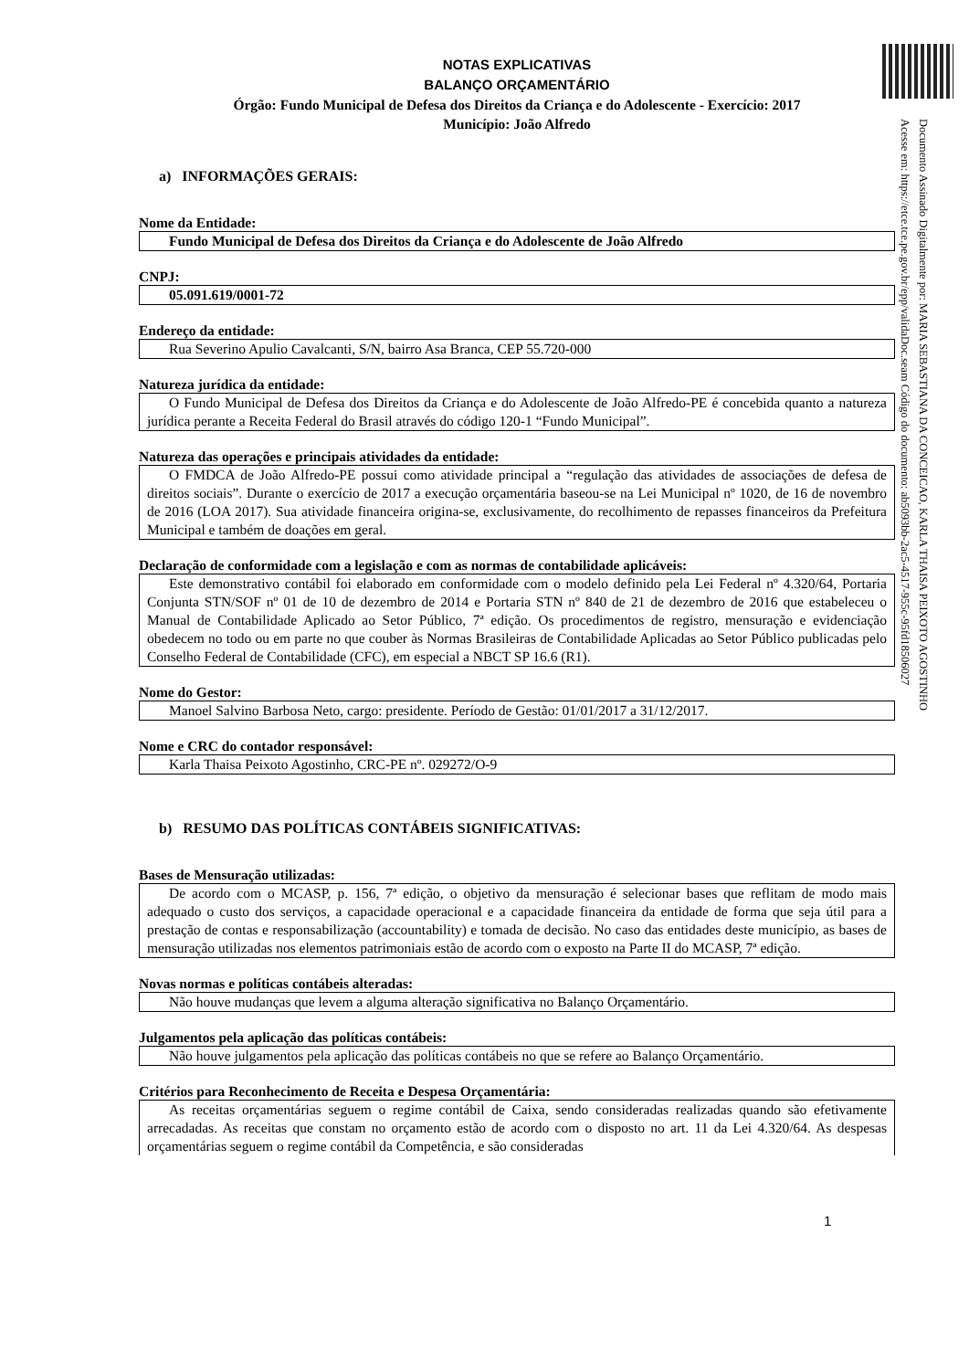Documento Assinado Digitalmente por: MARIA SEBASTIANA DA CONCEICAO, KARLA THAISA PEIXOTO AGOSTINHO
Acesse em: https://etce.tce.pe.gov.br/epp/validaDoc.seam Código do documento: ab5093bb-2ac5-4517-955c-95fd18506027
NOTAS EXPLICATIVAS
BALANÇO ORÇAMENTÁRIO
Órgão: Fundo Municipal de Defesa dos Direitos da Criança e do Adolescente - Exercício: 2017
Município: João Alfredo
a) INFORMAÇÕES GERAIS:
Nome da Entidade:
Fundo Municipal de Defesa dos Direitos da Criança e do Adolescente de João Alfredo
CNPJ:
05.091.619/0001-72
Endereço da entidade:
Rua Severino Apulio Cavalcanti, S/N, bairro Asa Branca, CEP 55.720-000
Natureza jurídica da entidade:
O Fundo Municipal de Defesa dos Direitos da Criança e do Adolescente de João Alfredo-PE é concebida quanto a natureza jurídica perante a Receita Federal do Brasil através do código 120-1 “Fundo Municipal”.
Natureza das operações e principais atividades da entidade:
O FMDCA de João Alfredo-PE possui como atividade principal a “regulação das atividades de associações de defesa de direitos sociais”. Durante o exercício de 2017 a execução orçamentária baseou-se na Lei Municipal nº 1020, de 16 de novembro de 2016 (LOA 2017). Sua atividade financeira origina-se, exclusivamente, do recolhimento de repasses financeiros da Prefeitura Municipal e também de doações em geral.
Declaração de conformidade com a legislação e com as normas de contabilidade aplicáveis:
Este demonstrativo contábil foi elaborado em conformidade com o modelo definido pela Lei Federal nº 4.320/64, Portaria Conjunta STN/SOF nº 01 de 10 de dezembro de 2014 e Portaria STN nº 840 de 21 de dezembro de 2016 que estabeleceu o Manual de Contabilidade Aplicado ao Setor Público, 7ª edição. Os procedimentos de registro, mensuração e evidenciação obedecem no todo ou em parte no que couber às Normas Brasileiras de Contabilidade Aplicadas ao Setor Público publicadas pelo Conselho Federal de Contabilidade (CFC), em especial a NBCT SP 16.6 (R1).
Nome do Gestor:
Manoel Salvino Barbosa Neto, cargo: presidente. Período de Gestão: 01/01/2017 a 31/12/2017.
Nome e CRC do contador responsável:
Karla Thaisa Peixoto Agostinho, CRC-PE nº. 029272/O-9
b) RESUMO DAS POLÍTICAS CONTÁBEIS SIGNIFICATIVAS:
Bases de Mensuração utilizadas:
De acordo com o MCASP, p. 156, 7ª edição, o objetivo da mensuração é selecionar bases que reflitam de modo mais adequado o custo dos serviços, a capacidade operacional e a capacidade financeira da entidade de forma que seja útil para a prestação de contas e responsabilização (accountability) e tomada de decisão. No caso das entidades deste município, as bases de mensuração utilizadas nos elementos patrimoniais estão de acordo com o exposto na Parte II do MCASP, 7ª edição.
Novas normas e políticas contábeis alteradas:
Não houve mudanças que levem a alguma alteração significativa no Balanço Orçamentário.
Julgamentos pela aplicação das políticas contábeis:
Não houve julgamentos pela aplicação das políticas contábeis no que se refere ao Balanço Orçamentário.
Critérios para Reconhecimento de Receita e Despesa Orçamentária:
As receitas orçamentárias seguem o regime contábil de Caixa, sendo consideradas realizadas quando são efetivamente arrecadadas. As receitas que constam no orçamento estão de acordo com o disposto no art. 11 da Lei 4.320/64. As despesas orçamentárias seguem o regime contábil da Competência, e são consideradas
1